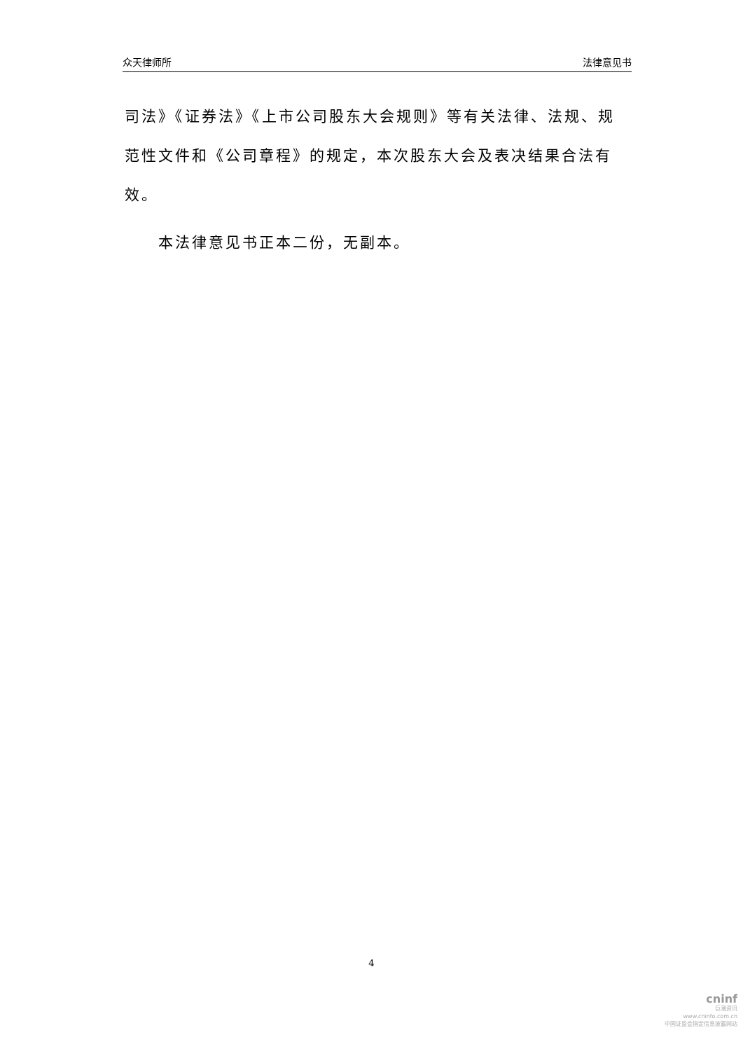众天律师所 法律意见书
司法》《证券法》《上市公司股东大会规则》等有关法律、法规、规范性文件和《公司章程》的规定，本次股东大会及表决结果合法有效。
本法律意见书正本二份，无副本。
4
cninf
巨潮资讯
www.cninfo.com.cn
中国证监会指定信息披露网站